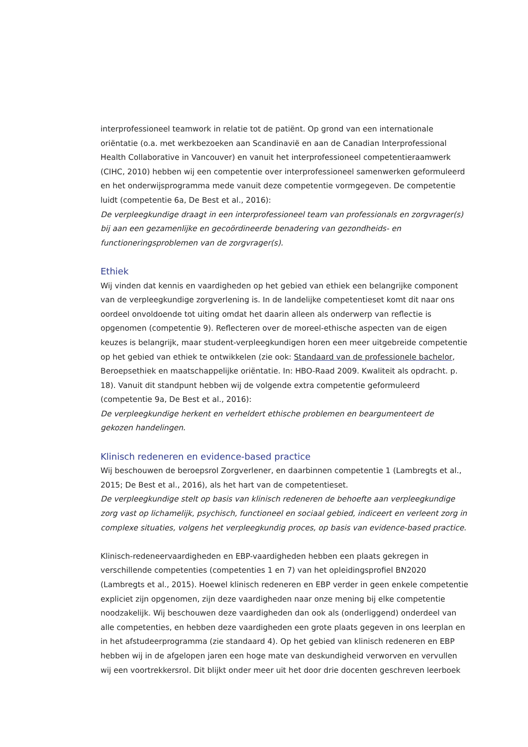interprofessioneel teamwork in relatie tot de patiënt. Op grond van een internationale oriëntatie (o.a. met werkbezoeken aan Scandinavië en aan de Canadian Interprofessional Health Collaborative in Vancouver) en vanuit het interprofessioneel competentieraamwerk (CIHC, 2010) hebben wij een competentie over interprofessioneel samenwerken geformuleerd en het onderwijsprogramma mede vanuit deze competentie vormgegeven. De competentie luidt (competentie 6a, De Best et al., 2016):
De verpleegkundige draagt in een interprofessioneel team van professionals en zorgvrager(s) bij aan een gezamenlijke en gecoördineerde benadering van gezondheids- en functioneringsproblemen van de zorgvrager(s).
Ethiek
Wij vinden dat kennis en vaardigheden op het gebied van ethiek een belangrijke component van de verpleegkundige zorgverlening is. In de landelijke competentieset komt dit naar ons oordeel onvoldoende tot uiting omdat het daarin alleen als onderwerp van reflectie is opgenomen (competentie 9). Reflecteren over de moreel-ethische aspecten van de eigen keuzes is belangrijk, maar student-verpleegkundigen horen een meer uitgebreide competentie op het gebied van ethiek te ontwikkelen (zie ook: Standaard van de professionele bachelor, Beroepsethiek en maatschappelijke oriëntatie. In: HBO-Raad 2009. Kwaliteit als opdracht. p. 18). Vanuit dit standpunt hebben wij de volgende extra competentie geformuleerd (competentie 9a, De Best et al., 2016):
De verpleegkundige herkent en verheldert ethische problemen en beargumenteert de gekozen handelingen.
Klinisch redeneren en evidence-based practice
Wij beschouwen de beroepsrol Zorgverlener, en daarbinnen competentie 1 (Lambregts et al., 2015; De Best et al., 2016), als het hart van de competentieset.
De verpleegkundige stelt op basis van klinisch redeneren de behoefte aan verpleegkundige zorg vast op lichamelijk, psychisch, functioneel en sociaal gebied, indiceert en verleent zorg in complexe situaties, volgens het verpleegkundig proces, op basis van evidence-based practice.
Klinisch-redeneervaardigheden en EBP-vaardigheden hebben een plaats gekregen in verschillende competenties (competenties 1 en 7) van het opleidingsprofiel BN2020 (Lambregts et al., 2015). Hoewel klinisch redeneren en EBP verder in geen enkele competentie expliciet zijn opgenomen, zijn deze vaardigheden naar onze mening bij elke competentie noodzakelijk. Wij beschouwen deze vaardigheden dan ook als (onderliggend) onderdeel van alle competenties, en hebben deze vaardigheden een grote plaats gegeven in ons leerplan en in het afstudeerprogramma (zie standaard 4). Op het gebied van klinisch redeneren en EBP hebben wij in de afgelopen jaren een hoge mate van deskundigheid verworven en vervullen wij een voortrekkersrol. Dit blijkt onder meer uit het door drie docenten geschreven leerboek